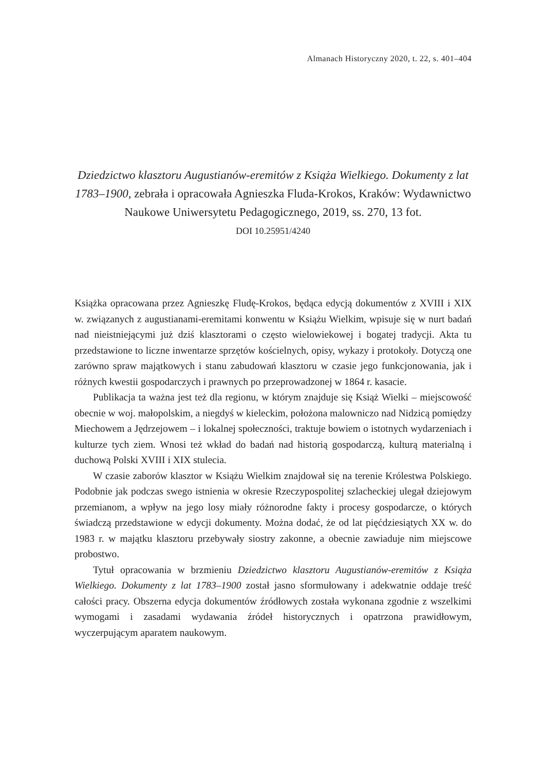Almanach Historyczny 2020, t. 22, s. 401–404
Dziedzictwo klasztoru Augustianów-eremitów z Książa Wielkiego. Dokumenty z lat 1783–1900, zebrała i opracowała Agnieszka Fluda-Krokos, Kraków: Wydawnictwo Naukowe Uniwersytetu Pedagogicznego, 2019, ss. 270, 13 fot.
DOI 10.25951/4240
Książka opracowana przez Agnieszkę Fludę-Krokos, będąca edycją dokumentów z XVIII i XIX w. związanych z augustianami-eremitami konwentu w Książu Wielkim, wpisuje się w nurt badań nad nieistniejącymi już dziś klasztorami o często wielowiekowej i bogatej tradycji. Akta tu przedstawione to liczne inwentarze sprzętów kościelnych, opisy, wykazy i protokoły. Dotyczą one zarówno spraw majątkowych i stanu zabudowań klasztoru w czasie jego funkcjonowania, jak i różnych kwestii gospodarczych i prawnych po przeprowadzonej w 1864 r. kasacie.
Publikacja ta ważna jest też dla regionu, w którym znajduje się Książ Wielki – miejscowość obecnie w woj. małopolskim, a niegdyś w kieleckim, położona malowniczo nad Nidzicą pomiędzy Miechowem a Jędrzejowem – i lokalnej społeczności, traktuje bowiem o istotnych wydarzeniach i kulturze tych ziem. Wnosi też wkład do badań nad historią gospodarczą, kulturą materialną i duchową Polski XVIII i XIX stulecia.
W czasie zaborów klasztor w Książu Wielkim znajdował się na terenie Królestwa Polskiego. Podobnie jak podczas swego istnienia w okresie Rzeczypospolitej szlacheckiej ulegał dziejowym przemianom, a wpływ na jego losy miały różnorodne fakty i procesy gospodarcze, o których świadczą przedstawione w edycji dokumenty. Można dodać, że od lat pięćdziesiątych XX w. do 1983 r. w majątku klasztoru przebywały siostry zakonne, a obecnie zawiaduje nim miejscowe probostwo.
Tytuł opracowania w brzmieniu Dziedzictwo klasztoru Augustianów-eremitów z Książa Wielkiego. Dokumenty z lat 1783–1900 został jasno sformułowany i adekwatnie oddaje treść całości pracy. Obszerna edycja dokumentów źródłowych została wykonana zgodnie z wszelkimi wymogami i zasadami wydawania źródeł historycznych i opatrzona prawidłowym, wyczerpującym aparatem naukowym.